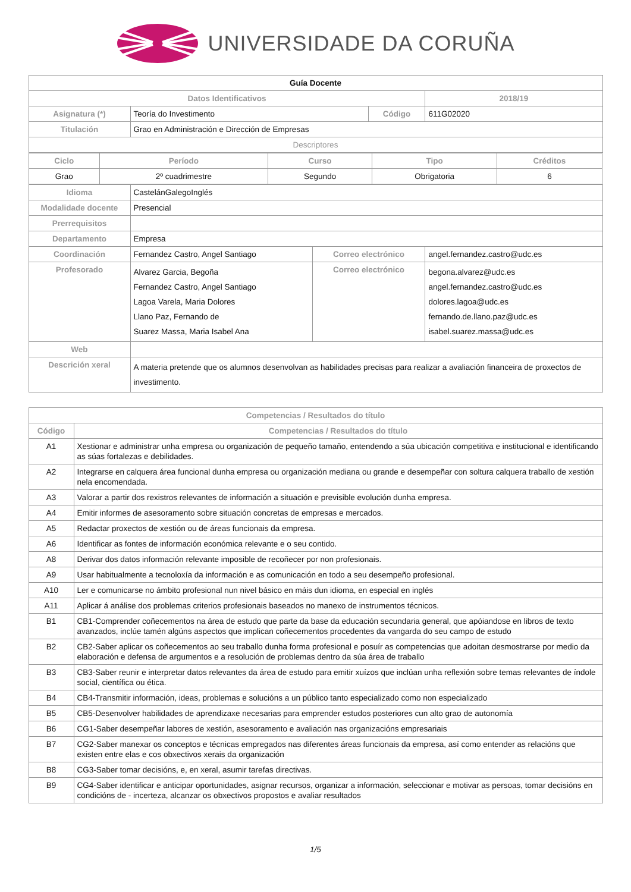UNIVERSIDADE DA CORUÑA
| Guía Docente | | | | | |
| Datos Identificativos | | | | | 2018/19 |
| Asignatura (*) | Teoría do Investimento | | Código | | 611G02020 |
| Titulación | Grao en Administración e Dirección de Empresas | | | | |
| Descriptores | | | | | |
| / Ciclo / Período / Curso / Tipo / Créditos / / --- / --- / --- / --- / --- / / Grao / 2º cuadrimestre / Segundo / Obrigatoria / 6 / | | | | | |
| Idioma | CastelánGalegoInglés | | | | |
| Modalidade docente | Presencial | | | | |
| Prerrequisitos | | | | | |
| Departamento | Empresa | | | | |
| Coordinación | Fernandez Castro, Angel Santiago | Correo electrónico | | angel.fernandez.castro@udc.es | |
| Profesorado | Alvarez Garcia, Begoña Fernandez Castro, Angel Santiago Lagoa Varela, Maria Dolores Llano Paz, Fernando de Suarez Massa, Maria Isabel Ana | Correo electrónico | | begona.alvarez@udc.es angel.fernandez.castro@udc.es dolores.lagoa@udc.es fernando.de.llano.paz@udc.es isabel.suarez.massa@udc.es | |
| Web | | | | | |
| Descrición xeral | A materia pretende que os alumnos desenvolvan as habilidades precisas para realizar a avaliación financeira de proxectos de investimento. | | | | |
| Competencias / Resultados do título | |
| --- | --- |
| Código | Competencias / Resultados do título |
| A1 | Xestionar e administrar unha empresa ou organización de pequeño tamaño, entendendo a súa ubicación competitiva e institucional e identificando as súas fortalezas e debilidades. |
| A2 | Integrarse en calquera área funcional dunha empresa ou organización mediana ou grande e desempeñar con soltura calquera traballo de xestión nela encomendada. |
| A3 | Valorar a partir dos rexistros relevantes de información a situación e previsible evolución dunha empresa. |
| A4 | Emitir informes de asesoramento sobre situación concretas de empresas e mercados. |
| A5 | Redactar proxectos de xestión ou de áreas funcionais da empresa. |
| A6 | Identificar as fontes de información económica relevante e o seu contido. |
| A8 | Derivar dos datos información relevante imposible de recoñecer por non profesionais. |
| A9 | Usar habitualmente a tecnoloxía da información e as comunicación en todo a seu desempeño profesional. |
| A10 | Ler e comunicarse no ámbito profesional nun nivel básico en máis dun idioma, en especial en inglés |
| A11 | Aplicar á análise dos problemas criterios profesionais baseados no manexo de instrumentos técnicos. |
| B1 | CB1-Comprender coñecementos na área de estudo que parte da base da educación secundaria general, que apóiandose en libros de texto avanzados, inclúe tamén algúns aspectos que implican coñecementos procedentes da vangarda do seu campo de estudo |
| B2 | CB2-Saber aplicar os coñecementos ao seu traballo dunha forma profesional e posuír as competencias que adoitan desmostrarse por medio da elaboración e defensa de argumentos e a resolución de problemas dentro da súa área de traballo |
| B3 | CB3-Saber reunir e interpretar datos relevantes da área de estudo para emitir xuízos que inclúan unha reflexión sobre temas relevantes de índole social, científica ou ética. |
| B4 | CB4-Transmitir información, ideas, problemas e solucións a un público tanto especializado como non especializado |
| B5 | CB5-Desenvolver habilidades de aprendizaxe necesarias para emprender estudos posteriores cun alto grao de autonomía |
| B6 | CG1-Saber desempeñar labores de xestión, asesoramento e avaliación nas organizacións empresariais |
| B7 | CG2-Saber manexar os conceptos e técnicas empregados nas diferentes áreas funcionais da empresa, así como entender as relacións que existen entre elas e cos obxectivos xerais da organización |
| B8 | CG3-Saber tomar decisións, e, en xeral, asumir tarefas directivas. |
| B9 | CG4-Saber identificar e anticipar oportunidades, asignar recursos, organizar a información, seleccionar e motivar as persoas, tomar decisións en condicións de - incerteza, alcanzar os obxectivos propostos e avaliar resultados |
1/5